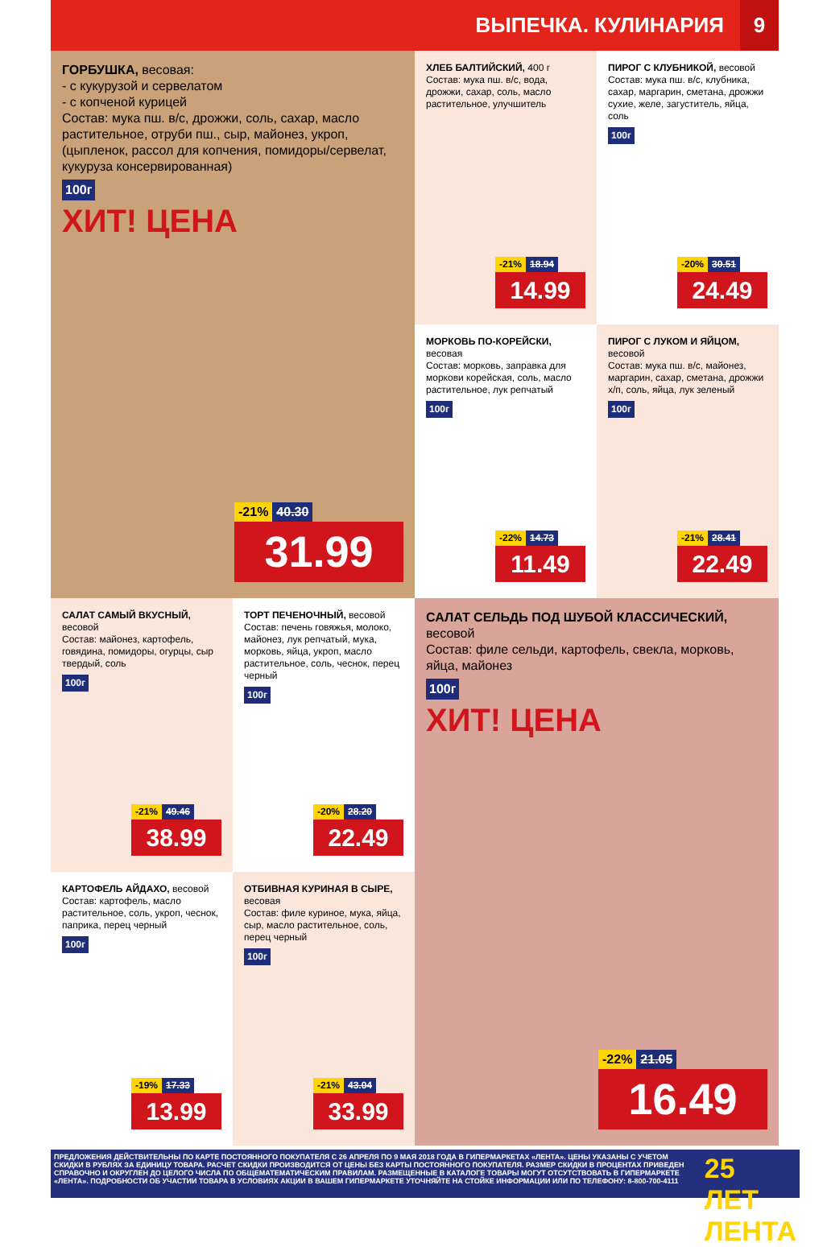ВЫПЕЧКА. КУЛИНАРИЯ 9
ГОРБУШКА, весовая:
- с кукурузой и сервелатом
- с копченой курицей
Состав: мука пш. в/с, дрожжи, соль, сахар, масло растительное, отруби пш., сыр, майонез, укроп, (цыпленок, рассол для копчения, помидоры/сервелат, кукуруза консервированная)
100г
ХИТ! ЦЕНА
-21% 40.30
31.99
ХЛЕБ БАЛТИЙСКИЙ, 400 г
Состав: мука пш. в/с, вода, дрожжи, сахар, соль, масло растительное, улучшитель
-21% 18.94
14.99
ПИРОГ С КЛУБНИКОЙ, весовой
Состав: мука пш. в/с, клубника, сахар, маргарин, сметана, дрожжи сухие, желе, загуститель, яйца, соль
100г
-20% 30.51
24.49
МОРКОВЬ ПО-КОРЕЙСКИ,
весовая
Состав: морковь, заправка для моркови корейская, соль, масло растительное, лук репчатый
100г
-22% 14.73
11.49
ПИРОГ С ЛУКОМ И ЯЙЦОМ,
весовой
Состав: мука пш. в/с, майонез, маргарин, сахар, сметана, дрожжи х/п, соль, яйца, лук зеленый
100г
-21% 28.41
22.49
САЛАТ САМЫЙ ВКУСНЫЙ,
весовой
Состав: майонез, картофель, говядина, помидоры, огурцы, сыр твердый, соль
100г
-21% 49.46
38.99
ТОРТ ПЕЧЕНОЧНЫЙ, весовой
Состав: печень говяжья, молоко, майонез, лук репчатый, мука, морковь, яйца, укроп, масло растительное, соль, чеснок, перец черный
100г
-20% 28.20
22.49
САЛАТ СЕЛЬДЬ ПОД ШУБОЙ КЛАССИЧЕСКИЙ, весовой
Состав: филе сельди, картофель, свекла, морковь, яйца, майонез
100г
ХИТ! ЦЕНА
-22% 21.05
16.49
КАРТОФЕЛЬ АЙДАХО, весовой
Состав: картофель, масло растительное, соль, укроп, чеснок, паприка, перец черный
100г
-19% 17.33
13.99
ОТБИВНАЯ КУРИНАЯ В СЫРЕ,
весовая
Состав: филе куриное, мука, яйца, сыр, масло растительное, соль, перец черный
100г
-21% 43.04
33.99
ПРЕДЛОЖЕНИЯ ДЕЙСТВИТЕЛЬНЫ ПО КАРТЕ ПОСТОЯННОГО ПОКУПАТЕЛЯ С 26 АПРЕЛЯ ПО 9 МАЯ 2018 ГОДА В ГИПЕРМАРКЕТАХ «ЛЕНТА». ЦЕНЫ УКАЗАНЫ С УЧЕТОМ СКИДКИ В РУБЛЯХ ЗА ЕДИНИЦУ ТОВАРА. РАСЧЕТ СКИДКИ ПРОИЗВОДИТСЯ ОТ ЦЕНЫ БЕЗ КАРТЫ ПОСТОЯННОГО ПОКУПАТЕЛЯ. РАЗМЕР СКИДКИ В ПРОЦЕНТАХ ПРИВЕДЕН СПРАВОЧНО И ОКРУГЛЕН ДО ЦЕЛОГО ЧИСЛА ПО ОБЩЕМАТЕМАТИЧЕСКИМ ПРАВИЛАМ. РАЗМЕЩЕННЫЕ В КАТАЛОГЕ ТОВАРЫ МОГУТ ОТСУТСТВОВАТЬ В ГИПЕРМАРКЕТЕ «ЛЕНТА». ПОДРОБНОСТИ ОБ УЧАСТИИ ТОВАРА В УСЛОВИЯХ АКЦИИ В ВАШЕМ ГИПЕРМАРКЕТЕ УТОЧНЯЙТЕ НА СТОЙКЕ ИНФОРМАЦИИ ИЛИ ПО ТЕЛЕФОНУ: 8-800-700-4111
25 ЛЕТ ЛЕНТА